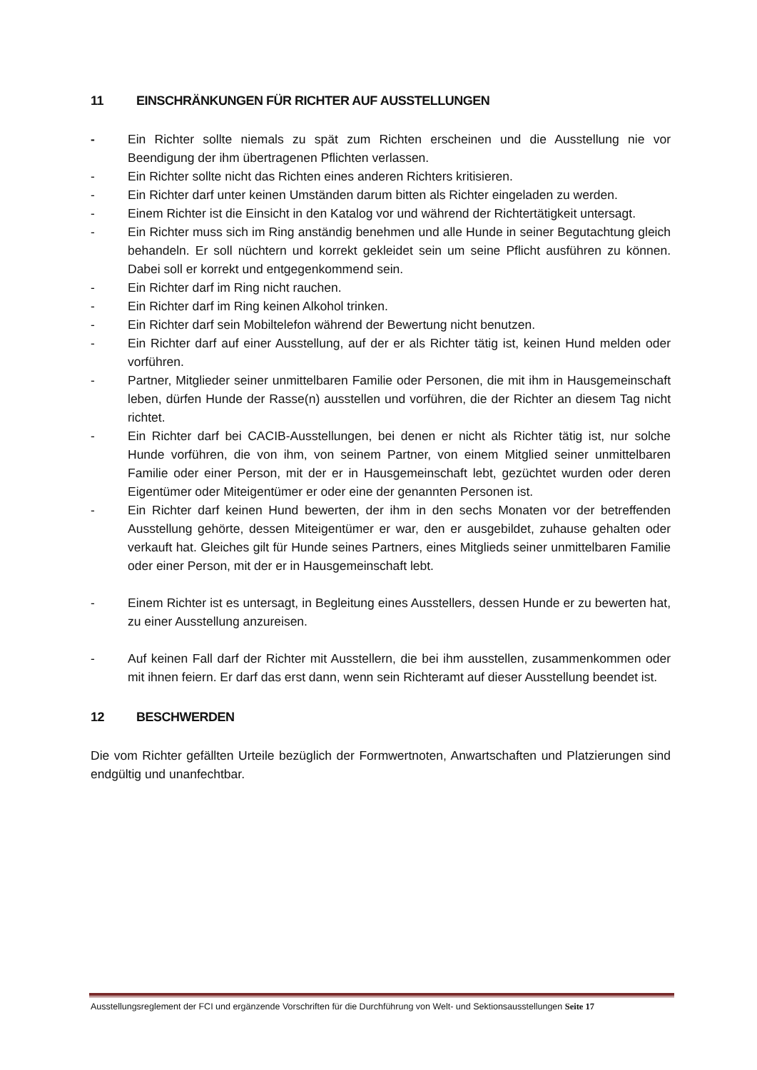11 EINSCHRÄNKUNGEN FÜR RICHTER AUF AUSSTELLUNGEN
- Ein Richter sollte niemals zu spät zum Richten erscheinen und die Ausstellung nie vor Beendigung der ihm übertragenen Pflichten verlassen.
- Ein Richter sollte nicht das Richten eines anderen Richters kritisieren.
- Ein Richter darf unter keinen Umständen darum bitten als Richter eingeladen zu werden.
- Einem Richter ist die Einsicht in den Katalog vor und während der Richtertätigkeit untersagt.
- Ein Richter muss sich im Ring anständig benehmen und alle Hunde in seiner Begutachtung gleich behandeln. Er soll nüchtern und korrekt gekleidet sein um seine Pflicht ausführen zu können. Dabei soll er korrekt und entgegenkommend sein.
- Ein Richter darf im Ring nicht rauchen.
- Ein Richter darf im Ring keinen Alkohol trinken.
- Ein Richter darf sein Mobiltelefon während der Bewertung nicht benutzen.
- Ein Richter darf auf einer Ausstellung, auf der er als Richter tätig ist, keinen Hund melden oder vorführen.
- Partner, Mitglieder seiner unmittelbaren Familie oder Personen, die mit ihm in Hausgemeinschaft leben, dürfen Hunde der Rasse(n) ausstellen und vorführen, die der Richter an diesem Tag nicht richtet.
- Ein Richter darf bei CACIB-Ausstellungen, bei denen er nicht als Richter tätig ist, nur solche Hunde vorführen, die von ihm, von seinem Partner, von einem Mitglied seiner unmittelbaren Familie oder einer Person, mit der er in Hausgemeinschaft lebt, gezüchtet wurden oder deren Eigentümer oder Miteigentümer er oder eine der genannten Personen ist.
- Ein Richter darf keinen Hund bewerten, der ihm in den sechs Monaten vor der betreffenden Ausstellung gehörte, dessen Miteigentümer er war, den er ausgebildet, zuhause gehalten oder verkauft hat. Gleiches gilt für Hunde seines Partners, eines Mitglieds seiner unmittelbaren Familie oder einer Person, mit der er in Hausgemeinschaft lebt.
- Einem Richter ist es untersagt, in Begleitung eines Ausstellers, dessen Hunde er zu bewerten hat, zu einer Ausstellung anzureisen.
- Auf keinen Fall darf der Richter mit Ausstellern, die bei ihm ausstellen, zusammenkommen oder mit ihnen feiern. Er darf das erst dann, wenn sein Richteramt auf dieser Ausstellung beendet ist.
12 BESCHWERDEN
Die vom Richter gefällten Urteile bezüglich der Formwertnoten, Anwartschaften und Platzierungen sind endgültig und unanfechtbar.
Ausstellungsreglement der FCI und ergänzende Vorschriften für die Durchführung von Welt- und Sektionsausstellungen Seite 17